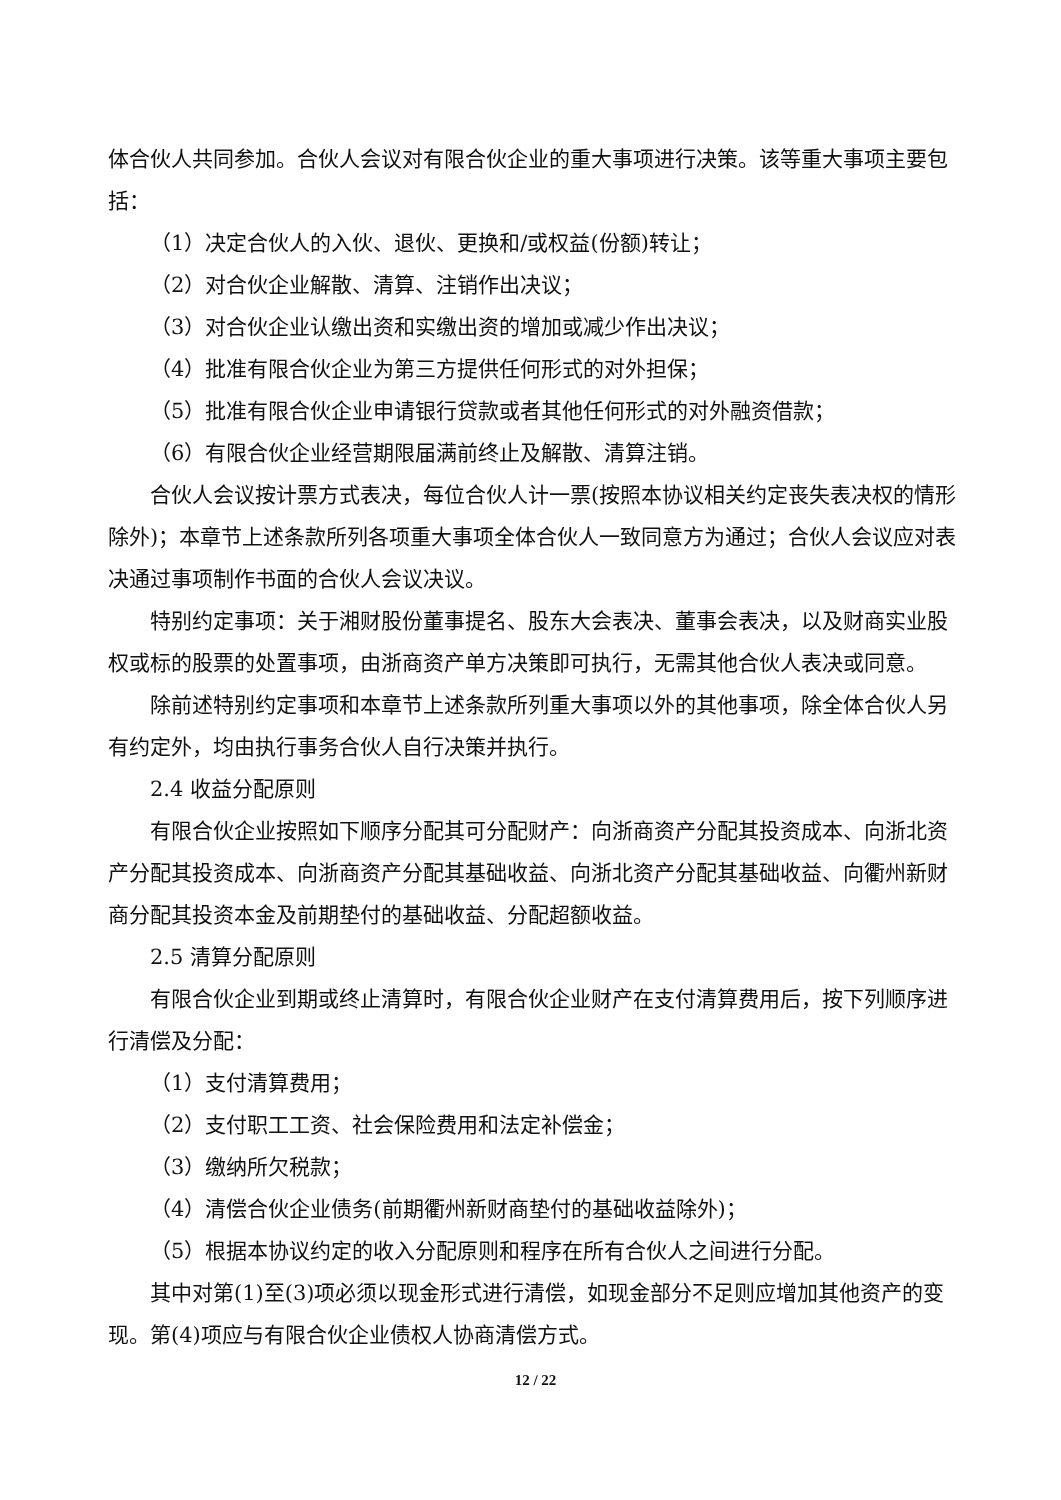体合伙人共同参加。合伙人会议对有限合伙企业的重大事项进行决策。该等重大事项主要包括：
（1）决定合伙人的入伙、退伙、更换和/或权益(份额)转让；
（2）对合伙企业解散、清算、注销作出决议；
（3）对合伙企业认缴出资和实缴出资的增加或减少作出决议；
（4）批准有限合伙企业为第三方提供任何形式的对外担保；
（5）批准有限合伙企业申请银行贷款或者其他任何形式的对外融资借款；
（6）有限合伙企业经营期限届满前终止及解散、清算注销。
合伙人会议按计票方式表决，每位合伙人计一票(按照本协议相关约定丧失表决权的情形除外)；本章节上述条款所列各项重大事项全体合伙人一致同意方为通过；合伙人会议应对表决通过事项制作书面的合伙人会议决议。
特别约定事项：关于湘财股份董事提名、股东大会表决、董事会表决，以及财商实业股权或标的股票的处置事项，由浙商资产单方决策即可执行，无需其他合伙人表决或同意。
除前述特别约定事项和本章节上述条款所列重大事项以外的其他事项，除全体合伙人另有约定外，均由执行事务合伙人自行决策并执行。
2.4 收益分配原则
有限合伙企业按照如下顺序分配其可分配财产：向浙商资产分配其投资成本、向浙北资产分配其投资成本、向浙商资产分配其基础收益、向浙北资产分配其基础收益、向衢州新财商分配其投资本金及前期垫付的基础收益、分配超额收益。
2.5 清算分配原则
有限合伙企业到期或终止清算时，有限合伙企业财产在支付清算费用后，按下列顺序进行清偿及分配：
（1）支付清算费用；
（2）支付职工工资、社会保险费用和法定补偿金；
（3）缴纳所欠税款；
（4）清偿合伙企业债务(前期衢州新财商垫付的基础收益除外)；
（5）根据本协议约定的收入分配原则和程序在所有合伙人之间进行分配。
其中对第(1)至(3)项必须以现金形式进行清偿，如现金部分不足则应增加其他资产的变现。第(4)项应与有限合伙企业债权人协商清偿方式。
12 / 22